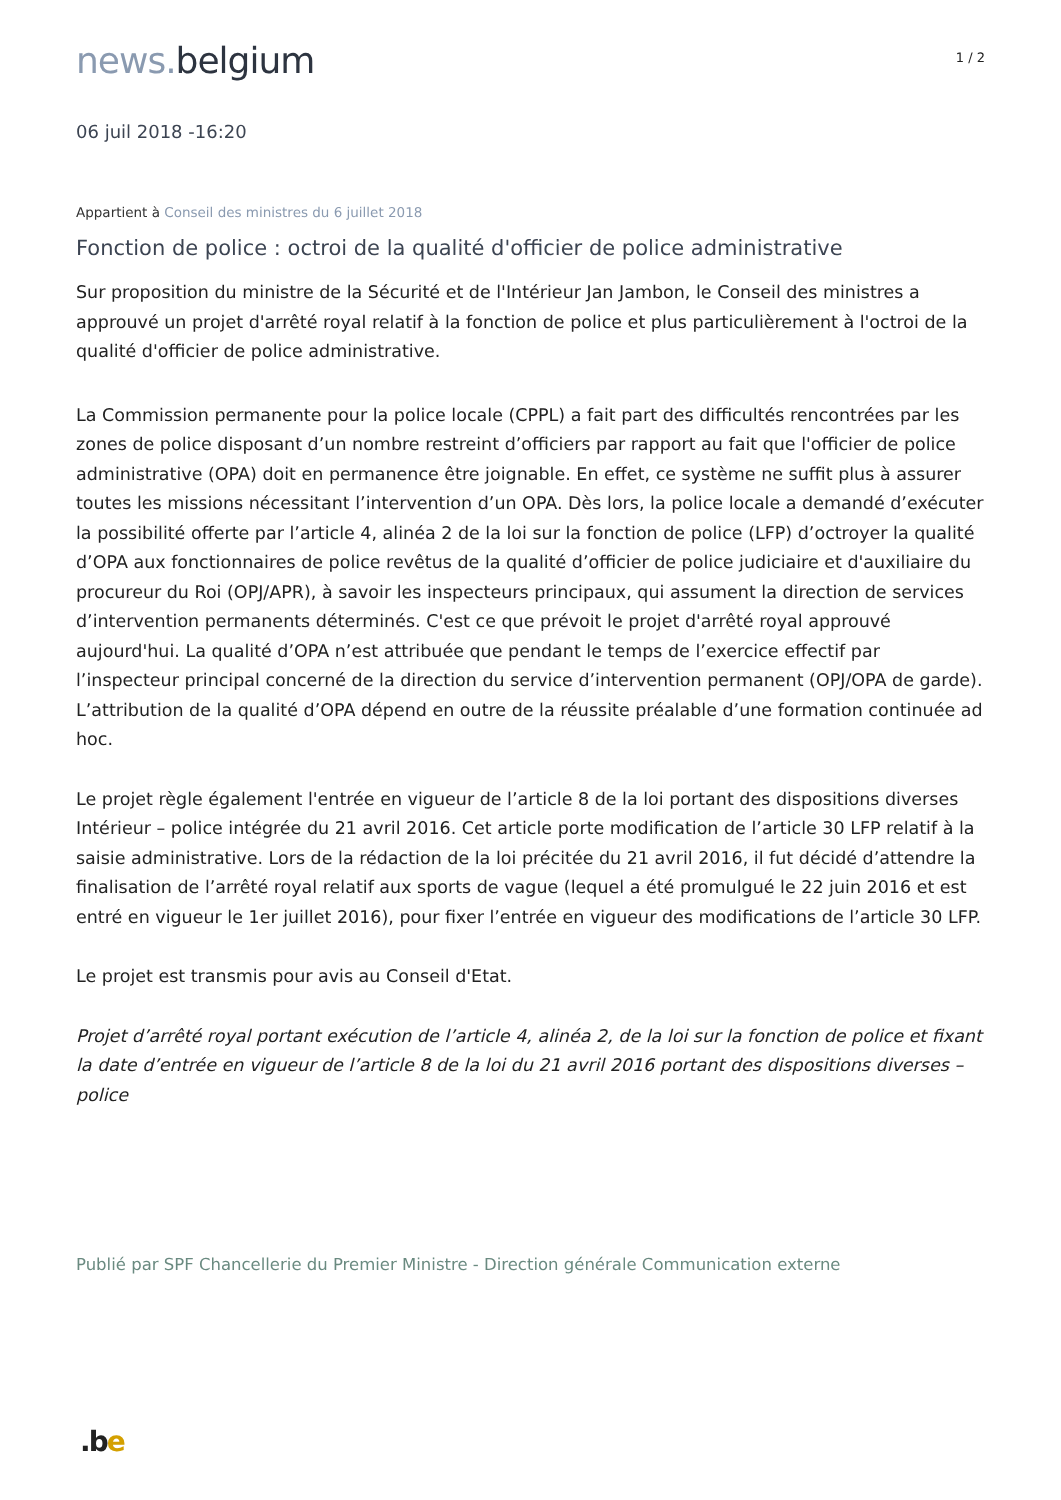news. belgium
1 / 2
06 juil 2018 -16:20
Appartient à Conseil des ministres du 6 juillet 2018
Fonction de police : octroi de la qualité d'officier de police administrative
Sur proposition du ministre de la Sécurité et de l'Intérieur Jan Jambon, le Conseil des ministres a approuvé un projet d'arrêté royal relatif à la fonction de police et plus particulièrement à l'octroi de la qualité d'officier de police administrative.
La Commission permanente pour la police locale (CPPL) a fait part des difficultés rencontrées par les zones de police disposant d’un nombre restreint d’officiers par rapport au fait que l'officier de police administrative (OPA) doit en permanence être joignable. En effet, ce système ne suffit plus à assurer toutes les missions nécessitant l’intervention d’un OPA. Dès lors, la police locale a demandé d’exécuter la possibilité offerte par l’article 4, alinéa 2 de la loi sur la fonction de police (LFP) d’octroyer la qualité d’OPA aux fonctionnaires de police revêtus de la qualité d’officier de police judiciaire et d'auxiliaire du procureur du Roi (OPJ/APR), à savoir les inspecteurs principaux, qui assument la direction de services d’intervention permanents déterminés. C'est ce que prévoit le projet d'arrêté royal approuvé aujourd'hui. La qualité d’OPA n’est attribuée que pendant le temps de l’exercice effectif par l’inspecteur principal concerné de la direction du service d’intervention permanent (OPJ/OPA de garde). L’attribution de la qualité d’OPA dépend en outre de la réussite préalable d’une formation continuée ad hoc.
Le projet règle également l'entrée en vigueur de l’article 8 de la loi portant des dispositions diverses Intérieur – police intégrée du 21 avril 2016. Cet article porte modification de l’article 30 LFP relatif à la saisie administrative. Lors de la rédaction de la loi précitée du 21 avril 2016, il fut décidé d’attendre la finalisation de l’arrêté royal relatif aux sports de vague (lequel a été promulgué le 22 juin 2016 et est entré en vigueur le 1er juillet 2016), pour fixer l’entrée en vigueur des modifications de l’article 30 LFP.
Le projet est transmis pour avis au Conseil d'Etat.
Projet d’arrêté royal portant exécution de l’article 4, alinéa 2, de la loi sur la fonction de police et fixant la date d’entrée en vigueur de l’article 8 de la loi du 21 avril 2016 portant des dispositions diverses – police
Publié par SPF Chancellerie du Premier Ministre - Direction générale Communication externe
.be